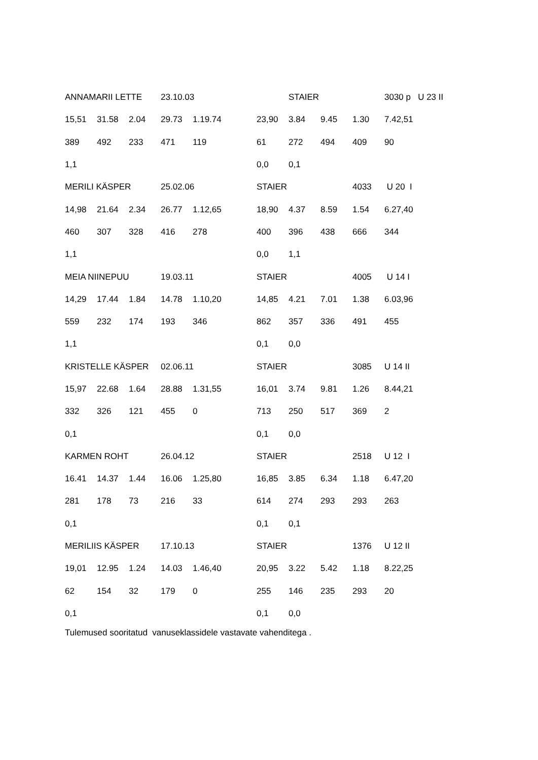| ANNAMARII LETTE | | | 23.10.03 | | | | STAIER | | | 3030 p U 23 II |
| 15,51 | 31.58 | 2.04 | 29.73 | 1.19.74 | | 23,90 | 3.84 | 9.45 | 1.30 | 7.42,51 |
| 389 | 492 | 233 | 471 | 119 | | 61 | 272 | 494 | 409 | 90 |
| 1,1 | | | | | | 0,0 | 0,1 | | | |
| MERILI KÄSPER | | | 25.02.06 | | | STAIER | | | 4033 | U 20 I |
| 14,98 | 21.64 | 2.34 | 26.77 | 1.12,65 | | 18,90 | 4.37 | 8.59 | 1.54 | 6.27,40 |
| 460 | 307 | 328 | 416 | 278 | | 400 | 396 | 438 | 666 | 344 |
| 1,1 | | | | | | 0,0 | 1,1 | | | |
| MEIA NIINEPUU | | | 19.03.11 | | | STAIER | | | 4005 | U 14 I |
| 14,29 | 17.44 | 1.84 | 14.78 | 1.10,20 | | 14,85 | 4.21 | 7.01 | 1.38 | 6.03,96 |
| 559 | 232 | 174 | 193 | 346 | | 862 | 357 | 336 | 491 | 455 |
| 1,1 | | | | | | 0,1 | 0,0 | | | |
| KRISTELLE KÄSPER | | | 02.06.11 | | | STAIER | | | 3085 | U 14 II |
| 15,97 | 22.68 | 1.64 | 28.88 | 1.31,55 | | 16,01 | 3.74 | 9.81 | 1.26 | 8.44,21 |
| 332 | 326 | 121 | 455 | 0 | | 713 | 250 | 517 | 369 | 2 |
| 0,1 | | | | | | 0,1 | 0,0 | | | |
| KARMEN ROHT | | | 26.04.12 | | | STAIER | | | 2518 | U 12 I |
| 16.41 | 14.37 | 1.44 | 16.06 | 1.25,80 | | 16,85 | 3.85 | 6.34 | 1.18 | 6.47,20 |
| 281 | 178 | 73 | 216 | 33 | | 614 | 274 | 293 | 293 | 263 |
| 0,1 | | | | | | 0,1 | 0,1 | | | |
| MERILIIS KÄSPER | | | 17.10.13 | | | STAIER | | | 1376 | U 12 II |
| 19,01 | 12.95 | 1.24 | 14.03 | 1.46,40 | | 20,95 | 3.22 | 5.42 | 1.18 | 8.22,25 |
| 62 | 154 | 32 | 179 | 0 | | 255 | 146 | 235 | 293 | 20 |
| 0,1 | | | | | | 0,1 | 0,0 | | | |
Tulemused sooritatud vanuseklassidele vastavate vahenditega .